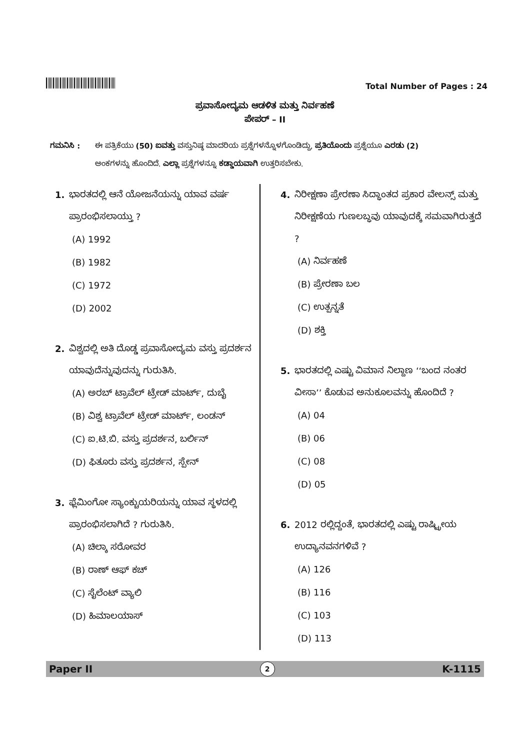Total Number of Pages : 24
ಪ್ರವಾಸೋದ್ಯಮ ಆಡಳಿತ ಮತ್ತು ನಿರ್ವಹಣೆ
ಪೇಪರ್ – II
ಗಮನಿಸಿ : ಈ ಪತ್ರಿಕೆಯು (50) ಐವತ್ತು ವಸ್ತುನಿಷ್ಠ ಮಾದರಿಯ ಪ್ರಶ್ನೆಗಳನ್ನೊಳಗೊಂಡಿದ್ದು, ಪ್ರತಿಯೊಂದು ಪ್ರಶ್ನೆಯೂ ಎರಡು (2) ಅಂಕಗಳನ್ನು ಹೊಂದಿದೆ. ಎಲ್ಲಾ ಪ್ರಶ್ನೆಗಳನ್ನೂ ಕಡ್ಡಾಯವಾಗಿ ಉತ್ತರಿಸಬೇಕು.
1. ಭಾರತದಲ್ಲಿ ಆನೆ ಯೋಜನೆಯನ್ನು ಯಾವ ವರ್ಷ ಪ್ರಾರಂಭಿಸಲಾಯ್ತು ?
(A) 1992
(B) 1982
(C) 1972
(D) 2002
2. ವಿಶ್ವದಲ್ಲಿ ಅತಿ ದೊಡ್ಡ ಪ್ರವಾಸೋದ್ಯಮ ವಸ್ತು ಪ್ರದರ್ಶನ ಯಾವುದೆನ್ನುವುದನ್ನು ಗುರುತಿಸಿ.
(A) ಅರಬ್ ಟ್ರಾವೆಲ್ ಟ್ರೇಡ್ ಮಾರ್ಟ್, ದುಬೈ
(B) ವಿಶ್ವ ಟ್ರಾವೆಲ್ ಟ್ರೇಡ್ ಮಾರ್ಟ್, ಲಂಡನ್
(C) ಐ.ಟಿ.ಬಿ. ವಸ್ತು ಪ್ರದರ್ಶನ, ಬರ್ಲಿನ್
(D) ಫಿತೂರು ವಸ್ತು ಪ್ರದರ್ಶನ, ಸ್ಪೇನ್
3. ಫ್ಲೆಮಿಂಗೋ ಸ್ಯಾಂಕ್ಚುಯರಿಯನ್ನು ಯಾವ ಸ್ಥಳದಲ್ಲಿ ಪ್ರಾರಂಭಿಸಲಾಗಿದೆ ? ಗುರುತಿಸಿ.
(A) ಚಿಲ್ಕಾ ಸರೋವರ
(B) ರಾಣ್ ಆಫ್ ಕಚ್
(C) ಸೈಲೆಂಟ್ ವ್ಯಾಲಿ
(D) ಹಿಮಾಲಯಾಸ್
4. ನಿರೀಕ್ಷಣಾ ಪ್ರೇರಣಾ ಸಿದ್ಧಾಂತದ ಪ್ರಕಾರ ವೇಲನ್ಸ್ ಮತ್ತು ನಿರೀಕ್ಷಣೆಯ ಗುಣಲಬ್ಧವು ಯಾವುದಕ್ಕೆ ಸಮವಾಗಿರುತ್ತದೆ ?
(A) ನಿರ್ವಹಣೆ
(B) ಪ್ರೇರಣಾ ಬಲ
(C) ಉತ್ಪನ್ನತೆ
(D) ಶಕ್ತಿ
5. ಭಾರತದಲ್ಲಿ ಎಷ್ಟು ವಿಮಾನ ನಿಲ್ದಾಣ ‘‘ಬಂದ ನಂತರ ವೀಸಾ’’ ಕೊಡುವ ಅನುಕೂಲವನ್ನು ಹೊಂದಿದೆ ?
(A) 04
(B) 06
(C) 08
(D) 05
6. 2012 ರಲ್ಲಿದ್ದಂತೆ, ಭಾರತದಲ್ಲಿ ಎಷ್ಟು ರಾಷ್ಟ್ರೀಯ ಉದ್ಯಾನವನಗಳಿವೆ ?
(A) 126
(B) 116
(C) 103
(D) 113
Paper II 2 K-1115